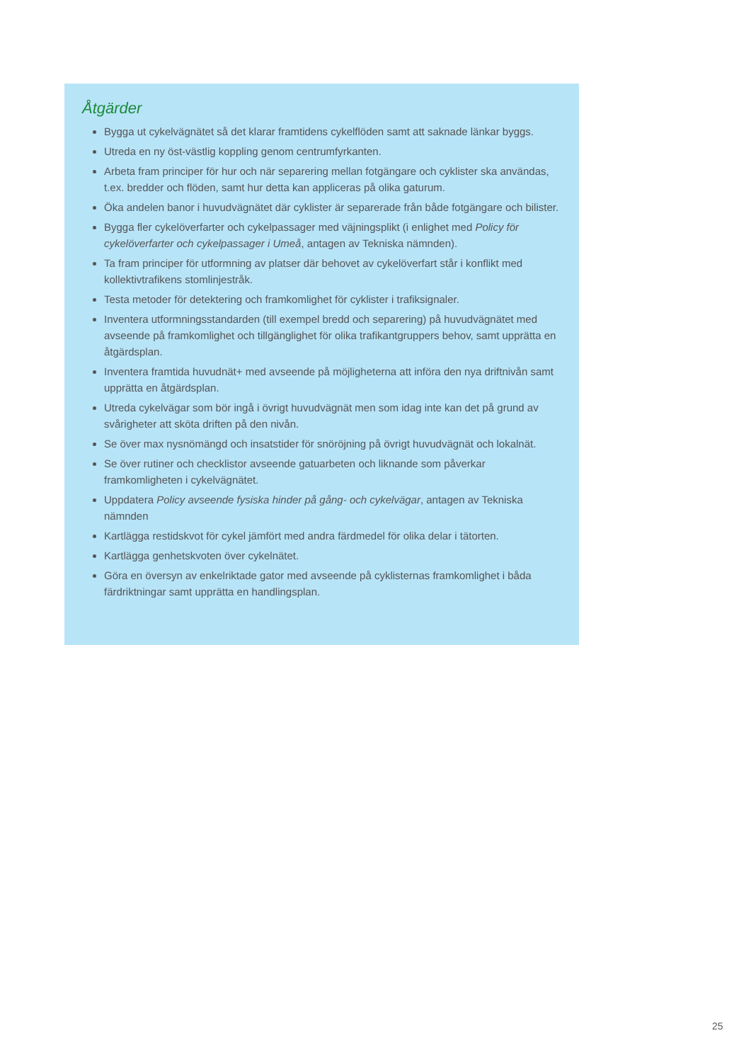Åtgärder
Bygga ut cykelvägnätet så det klarar framtidens cykelflöden samt att saknade länkar byggs.
Utreda en ny öst-västlig koppling genom centrumfyrkanten.
Arbeta fram principer för hur och när separering mellan fotgängare och cyklister ska användas, t.ex. bredder och flöden, samt hur detta kan appliceras på olika gaturum.
Öka andelen banor i huvudvägnätet där cyklister är separerade från både fotgängare och bilister.
Bygga fler cykelöverfarter och cykelpassager med väjningsplikt (i enlighet med Policy för cykelöverfarter och cykelpassager i Umeå, antagen av Tekniska nämnden).
Ta fram principer för utformning av platser där behovet av cykelöverfart står i konflikt med kollektivtrafikens stomlinjestråk.
Testa metoder för detektering och framkomlighet för cyklister i trafiksignaler.
Inventera utformningsstandarden (till exempel bredd och separering) på huvudvägnätet med avseende på framkomlighet och tillgänglighet för olika trafikantgruppers behov, samt upprätta en åtgärdsplan.
Inventera framtida huvudnät+ med avseende på möjligheterna att införa den nya driftnivån samt upprätta en åtgärdsplan.
Utreda cykelvägar som bör ingå i övrigt huvudvägnät men som idag inte kan det på grund av svårigheter att sköta driften på den nivån.
Se över max nysnömängd och insatstider för snöröjning på övrigt huvudvägnät och lokalnät.
Se över rutiner och checklistor avseende gatuarbeten och liknande som påverkar framkomligheten i cykelvägnätet.
Uppdatera Policy avseende fysiska hinder på gång- och cykelvägar, antagen av Tekniska nämnden
Kartlägga restidskvot för cykel jämfört med andra färdmedel för olika delar i tätorten.
Kartlägga genhetskvoten över cykelnätet.
Göra en översyn av enkelriktade gator med avseende på cyklisternas framkomlighet i båda färdriktningar samt upprätta en handlingsplan.
25